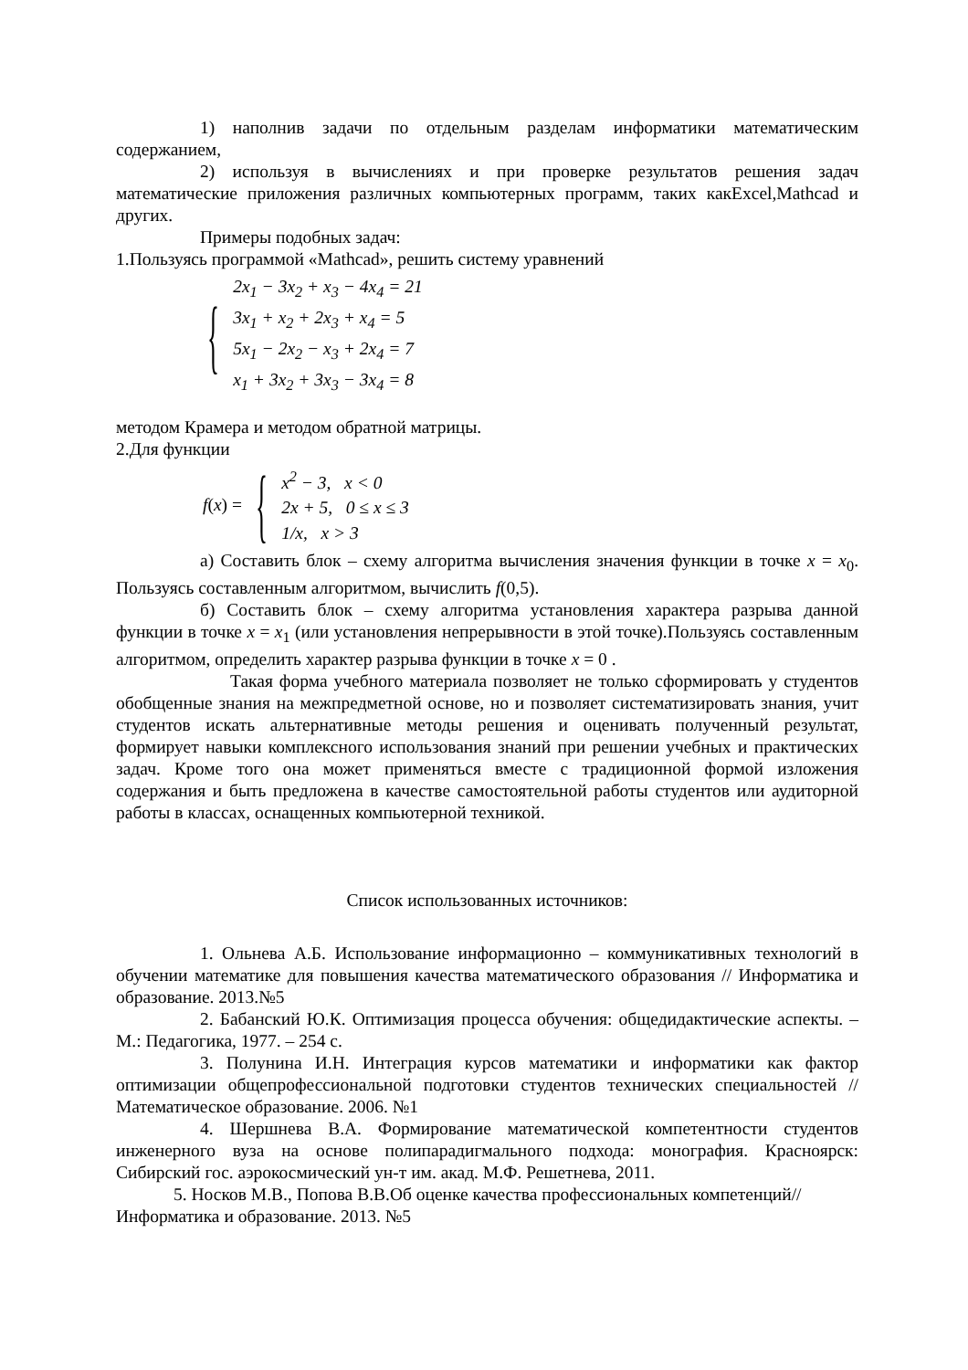1) наполнив задачи по отдельным разделам информатики математическим содержанием,
2) используя в вычислениях и при проверке результатов решения задач математические приложения различных компьютерных программ, таких какExcel,Mathcad и других.
Примеры подобных задач:
1.Пользуясь программой «Mathcad», решить систему уравнений
{
2x<sub>1</sub> − 3x<sub>2</sub> + x<sub>3</sub> − 4x<sub>4</sub> = 21
3x<sub>1</sub> + x<sub>2</sub> + 2x<sub>3</sub> + x<sub>4</sub> = 5
5x<sub>1</sub> − 2x<sub>2</sub> − x<sub>3</sub> + 2x<sub>4</sub> = 7
x<sub>1</sub> + 3x<sub>2</sub> + 3x<sub>3</sub> − 3x<sub>4</sub> = 8
методом Крамера и методом обратной матрицы.
2.Для функции
f (x) = {
x<sup>2</sup> − 3, x < 0
2x + 5, 0 ≤ x ≤ 3
1/x, x > 3
а) Составить блок – схему алгоритма вычисления значения функции в точке x = x<sub>0</sub>. Пользуясь составленным алгоритмом, вычислить f(0,5).
б) Составить блок – схему алгоритма установления характера разрыва данной функции в точке x = x<sub>1</sub> (или установления непрерывности в этой точке).Пользуясь составленным алгоритмом, определить характер разрыва функции в точке x = 0 .
Такая форма учебного материала позволяет не только сформировать у студентов обобщенные знания на межпредметной основе, но и позволяет систематизировать знания, учит студентов искать альтернативные методы решения и оценивать полученный результат, формирует навыки комплексного использования знаний при решении учебных и практических задач. Кроме того она может применяться вместе с традиционной формой изложения содержания и быть предложена в качестве самостоятельной работы студентов или аудиторной работы в классах, оснащенных компьютерной техникой.
Список использованных источников:
1. Ольнева А.Б. Использование информационно – коммуникативных технологий в обучении математике для повышения качества математического образования // Информатика и образование. 2013.№5
2. Бабанский Ю.К. Оптимизация процесса обучения: общедидактические аспекты. – М.: Педагогика, 1977. – 254 с.
3. Полунина И.Н. Интеграция курсов математики и информатики как фактор оптимизации общепрофессиональной подготовки студентов технических специальностей // Математическое образование. 2006. №1
4. Шершнева В.А. Формирование математической компетентности студентов инженерного вуза на основе полипарадигмального подхода: монография. Красноярск: Сибирский гос. аэрокосмический ун-т им. акад. М.Ф. Решетнева, 2011.
5. Носков М.В., Попова В.В.Об оценке качества профессиональных компетенций// Информатика и образование. 2013. №5